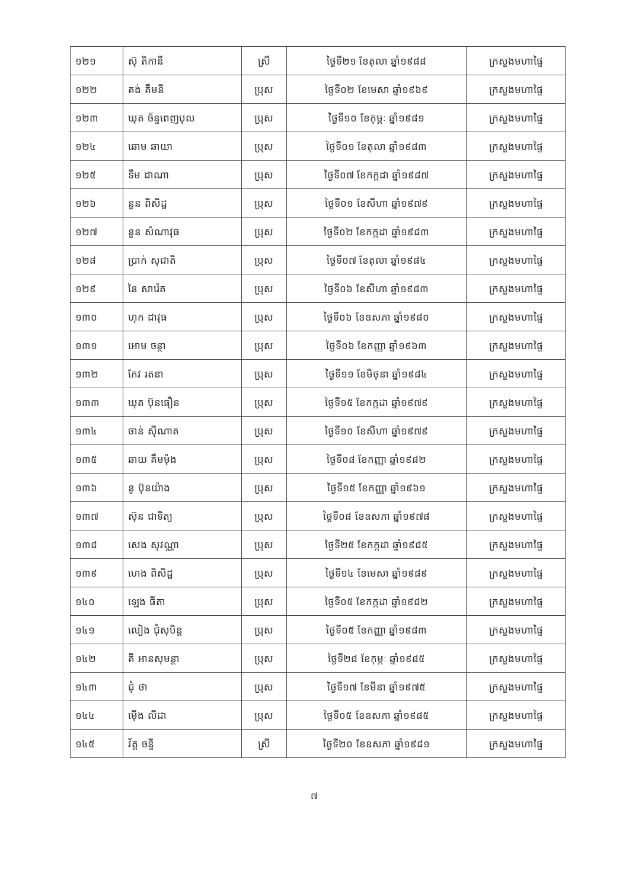| ១២១ | ស៊ុ តិកានី | ស្រី | ថ្ងៃទី២១ ខែតុលា ឆ្នាំ១៩៨៨ | ក្រសួងមហាផ្ទៃ |
| ១២២ | គង់ គឹមនី | ប្រុស | ថ្ងៃទី០២ ខែមេសា ឆ្នាំ១៩៦៩ | ក្រសួងមហាផ្ទៃ |
| ១២៣ | ឃុត ច័ន្ទពេញបុល | ប្រុស | ថ្ងៃទី១០ ខែកុម្ភៈ ឆ្នាំ១៩៨១ | ក្រសួងមហាផ្ទៃ |
| ១២៤ | ឆោម ឆាយា | ប្រុស | ថ្ងៃទី០១ ខែតុលា ឆ្នាំ១៩៨៣ | ក្រសួងមហាផ្ទៃ |
| ១២៥ | ទឹម ដាណា | ប្រុស | ថ្ងៃទី០៧ ខែកក្កដា ឆ្នាំ១៩៨៧ | ក្រសួងមហាផ្ទៃ |
| ១២៦ | នួន ពិសិដ្ឋ | ប្រុស | ថ្ងៃទី០១ ខែសីហា ឆ្នាំ១៩៧៩ | ក្រសួងមហាផ្ទៃ |
| ១២៧ | នួន សំណាវុធ | ប្រុស | ថ្ងៃទី០២ ខែកក្កដា ឆ្នាំ១៩៨៣ | ក្រសួងមហាផ្ទៃ |
| ១២៨ | ប្រាក់ សុជាតិ | ប្រុស | ថ្ងៃទី០៧ ខែតុលា ឆ្នាំ១៩៨៤ | ក្រសួងមហាផ្ទៃ |
| ១២៩ | នៃ សារ៉េត | ប្រុស | ថ្ងៃទី០៦ ខែសីហា ឆ្នាំ១៩៨៣ | ក្រសួងមហាផ្ទៃ |
| ១៣០ | ហុក ដាវុធ | ប្រុស | ថ្ងៃទី០៦ ខែឧសភា ឆ្នាំ១៩៨០ | ក្រសួងមហាផ្ទៃ |
| ១៣១ | អោម ចន្ថា | ប្រុស | ថ្ងៃទី០៦ ខែកញ្ញា ឆ្នាំ១៩៦៣ | ក្រសួងមហាផ្ទៃ |
| ១៣២ | កែវ រតនា | ប្រុស | ថ្ងៃទី១១ ខែមិថុនា ឆ្នាំ១៩៨៤ | ក្រសួងមហាផ្ទៃ |
| ១៣៣ | ឃុត ប៊ុនធឿន | ប្រុស | ថ្ងៃទី១៥ ខែកក្កដា ឆ្នាំ១៩៧៩ | ក្រសួងមហាផ្ទៃ |
| ១៣៤ | ចាន់ ស៊ីណាត | ប្រុស | ថ្ងៃទី១០ ខែសីហា ឆ្នាំ១៩៧៩ | ក្រសួងមហាផ្ទៃ |
| ១៣៥ | ឆាយ គឹមម៉ុង | ប្រុស | ថ្ងៃទី០៨ ខែកញ្ញា ឆ្នាំ១៩៨២ | ក្រសួងមហាផ្ទៃ |
| ១៣៦ | នូ ប៊ុនយ៉ាង | ប្រុស | ថ្ងៃទី១៥ ខែកញ្ញា ឆ្នាំ១៩៦១ | ក្រសួងមហាផ្ទៃ |
| ១៣៧ | ស៊ុន ជាទិត្យ | ប្រុស | ថ្ងៃទី០៨ ខែឧសភា ឆ្នាំ១៩៧៨ | ក្រសួងមហាផ្ទៃ |
| ១៣៨ | សេង សុវណ្ណា | ប្រុស | ថ្ងៃទី២៥ ខែកក្កដា ឆ្នាំ១៩៨៥ | ក្រសួងមហាផ្ទៃ |
| ១៣៩ | ហេង ពិសិដ្ឋ | ប្រុស | ថ្ងៃទី១៤ ខែមេសា ឆ្នាំ១៩៨៩ | ក្រសួងមហាផ្ទៃ |
| ១៤០ | ឡេង ធីតា | ប្រុស | ថ្ងៃទី០៥ ខែកក្កដា ឆ្នាំ១៩៨២ | ក្រសួងមហាផ្ទៃ |
| ១៤១ | លៀង ជុំសុបិន្ត | ប្រុស | ថ្ងៃទី០៥ ខែកញ្ញា ឆ្នាំ១៩៨៣ | ក្រសួងមហាផ្ទៃ |
| ១៤២ | គី អានសុមន្ថា | ប្រុស | ថ្ងៃទី២៨ ខែកុម្ភៈ ឆ្នាំ១៩៨៥ | ក្រសួងមហាផ្ទៃ |
| ១៤៣ | ជុំ ថា | ប្រុស | ថ្ងៃទី១៧ ខែមីនា ឆ្នាំ១៩៧៥ | ក្រសួងមហាផ្ទៃ |
| ១៤៤ | ម៉ើង លីដា | ប្រុស | ថ្ងៃទី០៥ ខែឧសភា ឆ្នាំ១៩៨៥ | ក្រសួងមហាផ្ទៃ |
| ១៤៥ | វ័ត្ត ចន្ទី | ស្រី | ថ្ងៃទី២០ ខែឧសភា ឆ្នាំ១៩៨១ | ក្រសួងមហាផ្ទៃ |
៧